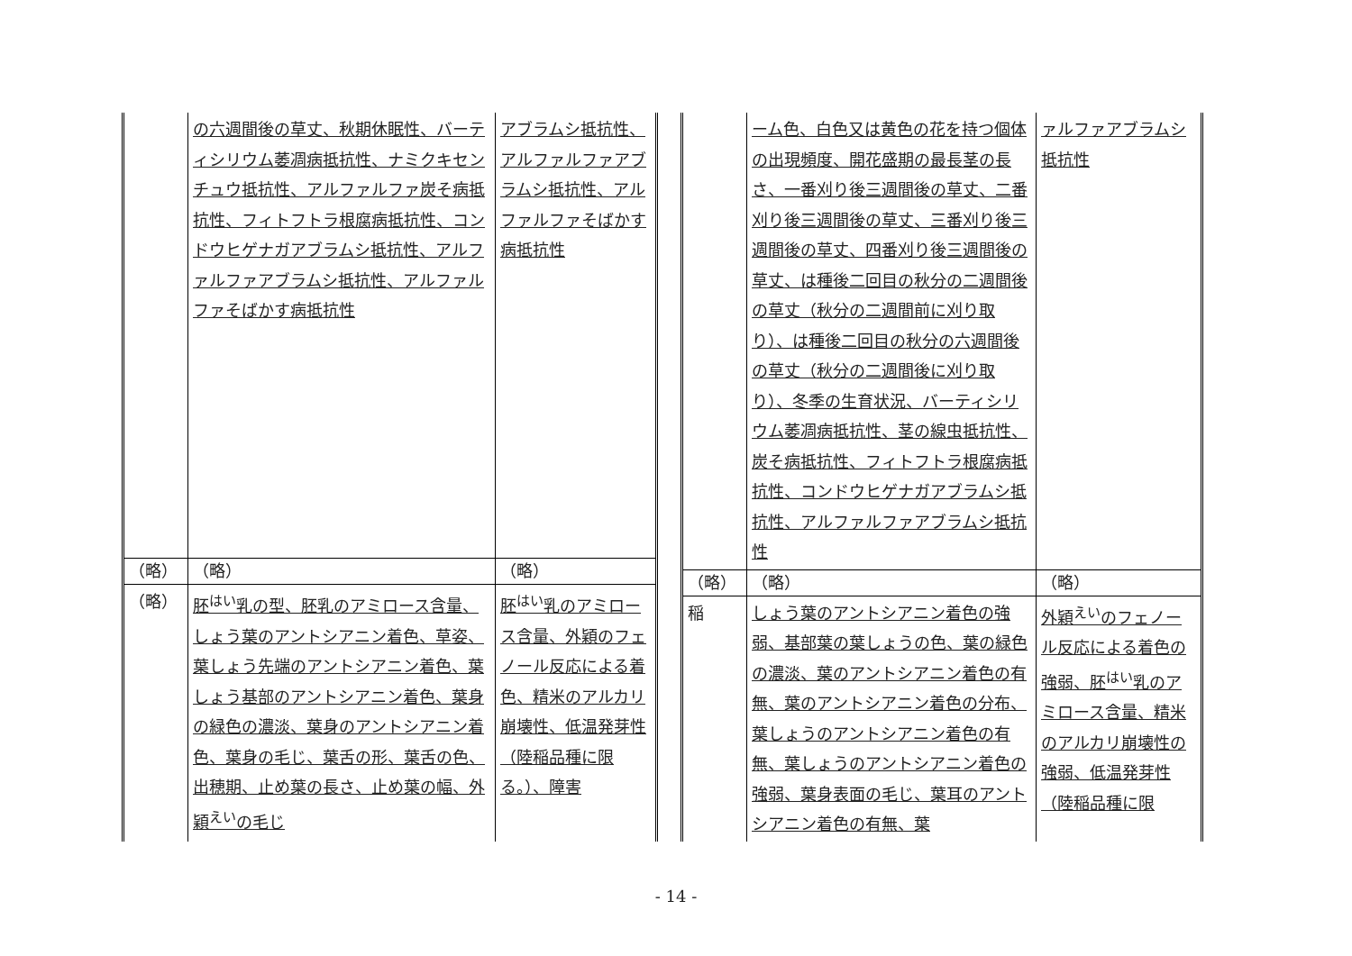| | の六週間後の草丈、秋期休眠性、バーティシリウム萎凋病抵抗性、ナミクキセンチュウ抵抗性、アルファルファ炭そ病抵抗性、フィトフトラ根腐病抵抗性、コンドウヒゲナガアブラムシ抵抗性、アルファルファアブラムシ抵抗性、アルファルファそばかす病抵抗性 | アブラムシ抵抗性、アルファルファアブラムシ抵抗性、アルファルファそばかす病抵抗性 |
| （略） | （略） | （略） |
| （略） | 胚<sup>はい</sup>乳の型、胚乳のアミロース含量、しょう葉のアントシアニン着色、草姿、葉しょう先端のアントシアニン着色、葉しょう基部のアントシアニン着色、葉身の緑色の濃淡、葉身のアントシアニン着色、葉身の毛じ、葉舌の形、葉舌の色、出穂期、止め葉の長さ、止め葉の幅、外穎<sup>えい</sup>の毛じ | 胚<sup>はい</sup>乳のアミロース含量、外穎のフェノール反応による着色、精米のアルカリ崩壊性、低温発芽性（陸稲品種に限る。）、障害 |
| | ーム色、白色又は黄色の花を持つ個体の出現頻度、開花盛期の最長茎の長さ、一番刈り後三週間後の草丈、二番刈り後三週間後の草丈、三番刈り後三週間後の草丈、四番刈り後三週間後の草丈、は種後二回目の秋分の二週間後の草丈（秋分の二週間前に刈り取り）、は種後二回目の秋分の六週間後の草丈（秋分の二週間後に刈り取り）、冬季の生育状況、バーティシリウム萎凋病抵抗性、茎の線虫抵抗性、炭そ病抵抗性、フィトフトラ根腐病抵抗性、コンドウヒゲナガアブラムシ抵抗性、アルファルファアブラムシ抵抗性 | ァルファアブラムシ抵抗性 |
| （略） | （略） | （略） |
| 稲 | しょう葉のアントシアニン着色の強弱、基部葉の葉しょうの色、葉の緑色の濃淡、葉のアントシアニン着色の有無、葉のアントシアニン着色の分布、葉しょうのアントシアニン着色の有無、葉しょうのアントシアニン着色の強弱、葉身表面の毛じ、葉耳のアントシアニン着色の有無、葉 | 外穎<sup>えい</sup>のフェノール反応による着色の強弱、胚<sup>はい</sup>乳のアミロース含量、精米のアルカリ崩壊性の強弱、低温発芽性（陸稲品種に限 |
- 14 -